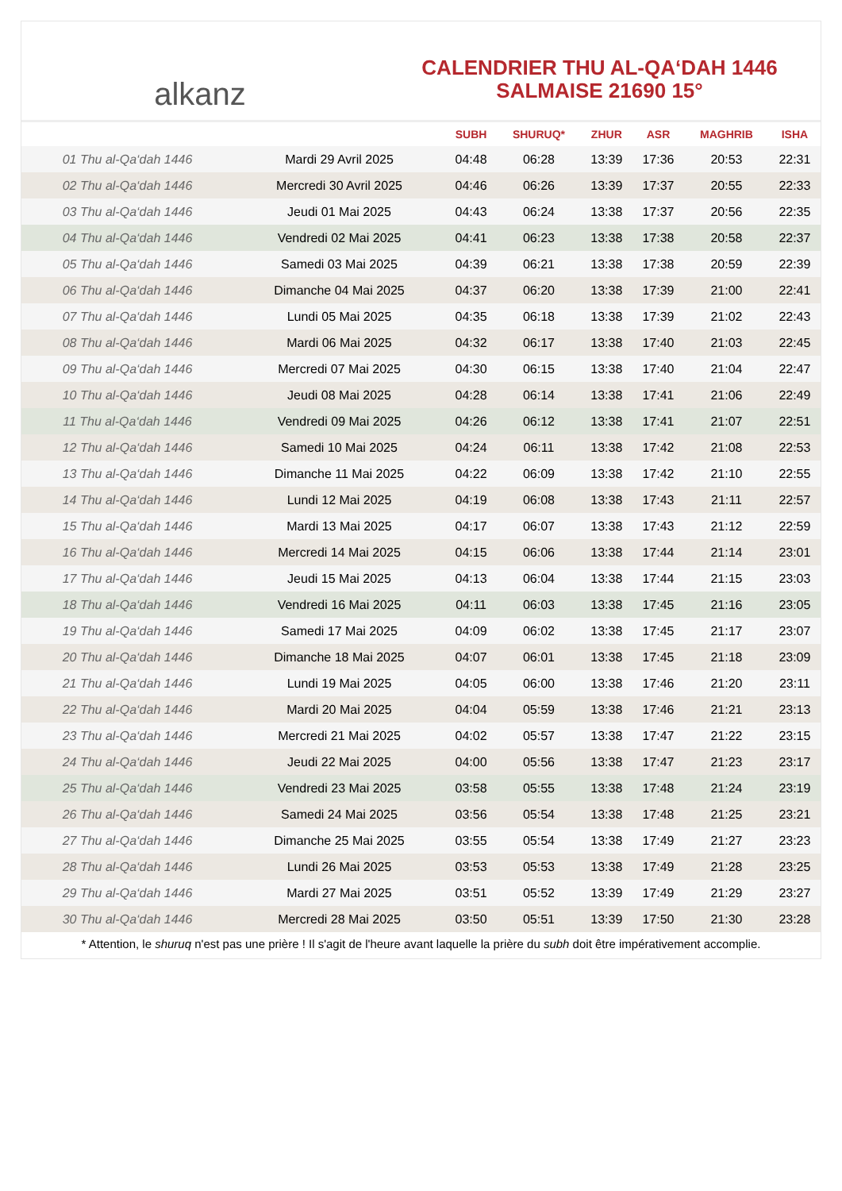alkanz
CALENDRIER THU AL-QA‘DAH 1446
SALMAISE 21690 15°
| | | SUBH | SHURUQ* | ZHUR | ASR | MAGHRIB | ISHA |
| --- | --- | --- | --- | --- | --- | --- | --- |
| 01 Thu al-Qa‘dah 1446 | Mardi 29 Avril 2025 | 04:48 | 06:28 | 13:39 | 17:36 | 20:53 | 22:31 |
| 02 Thu al-Qa‘dah 1446 | Mercredi 30 Avril 2025 | 04:46 | 06:26 | 13:39 | 17:37 | 20:55 | 22:33 |
| 03 Thu al-Qa‘dah 1446 | Jeudi 01 Mai 2025 | 04:43 | 06:24 | 13:38 | 17:37 | 20:56 | 22:35 |
| 04 Thu al-Qa‘dah 1446 | Vendredi 02 Mai 2025 | 04:41 | 06:23 | 13:38 | 17:38 | 20:58 | 22:37 |
| 05 Thu al-Qa‘dah 1446 | Samedi 03 Mai 2025 | 04:39 | 06:21 | 13:38 | 17:38 | 20:59 | 22:39 |
| 06 Thu al-Qa‘dah 1446 | Dimanche 04 Mai 2025 | 04:37 | 06:20 | 13:38 | 17:39 | 21:00 | 22:41 |
| 07 Thu al-Qa‘dah 1446 | Lundi 05 Mai 2025 | 04:35 | 06:18 | 13:38 | 17:39 | 21:02 | 22:43 |
| 08 Thu al-Qa‘dah 1446 | Mardi 06 Mai 2025 | 04:32 | 06:17 | 13:38 | 17:40 | 21:03 | 22:45 |
| 09 Thu al-Qa‘dah 1446 | Mercredi 07 Mai 2025 | 04:30 | 06:15 | 13:38 | 17:40 | 21:04 | 22:47 |
| 10 Thu al-Qa‘dah 1446 | Jeudi 08 Mai 2025 | 04:28 | 06:14 | 13:38 | 17:41 | 21:06 | 22:49 |
| 11 Thu al-Qa‘dah 1446 | Vendredi 09 Mai 2025 | 04:26 | 06:12 | 13:38 | 17:41 | 21:07 | 22:51 |
| 12 Thu al-Qa‘dah 1446 | Samedi 10 Mai 2025 | 04:24 | 06:11 | 13:38 | 17:42 | 21:08 | 22:53 |
| 13 Thu al-Qa‘dah 1446 | Dimanche 11 Mai 2025 | 04:22 | 06:09 | 13:38 | 17:42 | 21:10 | 22:55 |
| 14 Thu al-Qa‘dah 1446 | Lundi 12 Mai 2025 | 04:19 | 06:08 | 13:38 | 17:43 | 21:11 | 22:57 |
| 15 Thu al-Qa‘dah 1446 | Mardi 13 Mai 2025 | 04:17 | 06:07 | 13:38 | 17:43 | 21:12 | 22:59 |
| 16 Thu al-Qa‘dah 1446 | Mercredi 14 Mai 2025 | 04:15 | 06:06 | 13:38 | 17:44 | 21:14 | 23:01 |
| 17 Thu al-Qa‘dah 1446 | Jeudi 15 Mai 2025 | 04:13 | 06:04 | 13:38 | 17:44 | 21:15 | 23:03 |
| 18 Thu al-Qa‘dah 1446 | Vendredi 16 Mai 2025 | 04:11 | 06:03 | 13:38 | 17:45 | 21:16 | 23:05 |
| 19 Thu al-Qa‘dah 1446 | Samedi 17 Mai 2025 | 04:09 | 06:02 | 13:38 | 17:45 | 21:17 | 23:07 |
| 20 Thu al-Qa‘dah 1446 | Dimanche 18 Mai 2025 | 04:07 | 06:01 | 13:38 | 17:45 | 21:18 | 23:09 |
| 21 Thu al-Qa‘dah 1446 | Lundi 19 Mai 2025 | 04:05 | 06:00 | 13:38 | 17:46 | 21:20 | 23:11 |
| 22 Thu al-Qa‘dah 1446 | Mardi 20 Mai 2025 | 04:04 | 05:59 | 13:38 | 17:46 | 21:21 | 23:13 |
| 23 Thu al-Qa‘dah 1446 | Mercredi 21 Mai 2025 | 04:02 | 05:57 | 13:38 | 17:47 | 21:22 | 23:15 |
| 24 Thu al-Qa‘dah 1446 | Jeudi 22 Mai 2025 | 04:00 | 05:56 | 13:38 | 17:47 | 21:23 | 23:17 |
| 25 Thu al-Qa‘dah 1446 | Vendredi 23 Mai 2025 | 03:58 | 05:55 | 13:38 | 17:48 | 21:24 | 23:19 |
| 26 Thu al-Qa‘dah 1446 | Samedi 24 Mai 2025 | 03:56 | 05:54 | 13:38 | 17:48 | 21:25 | 23:21 |
| 27 Thu al-Qa‘dah 1446 | Dimanche 25 Mai 2025 | 03:55 | 05:54 | 13:38 | 17:49 | 21:27 | 23:23 |
| 28 Thu al-Qa‘dah 1446 | Lundi 26 Mai 2025 | 03:53 | 05:53 | 13:38 | 17:49 | 21:28 | 23:25 |
| 29 Thu al-Qa‘dah 1446 | Mardi 27 Mai 2025 | 03:51 | 05:52 | 13:39 | 17:49 | 21:29 | 23:27 |
| 30 Thu al-Qa‘dah 1446 | Mercredi 28 Mai 2025 | 03:50 | 05:51 | 13:39 | 17:50 | 21:30 | 23:28 |
* Attention, le shuruq n'est pas une prière ! Il s'agit de l'heure avant laquelle la prière du subh doit être impérativement accomplie.